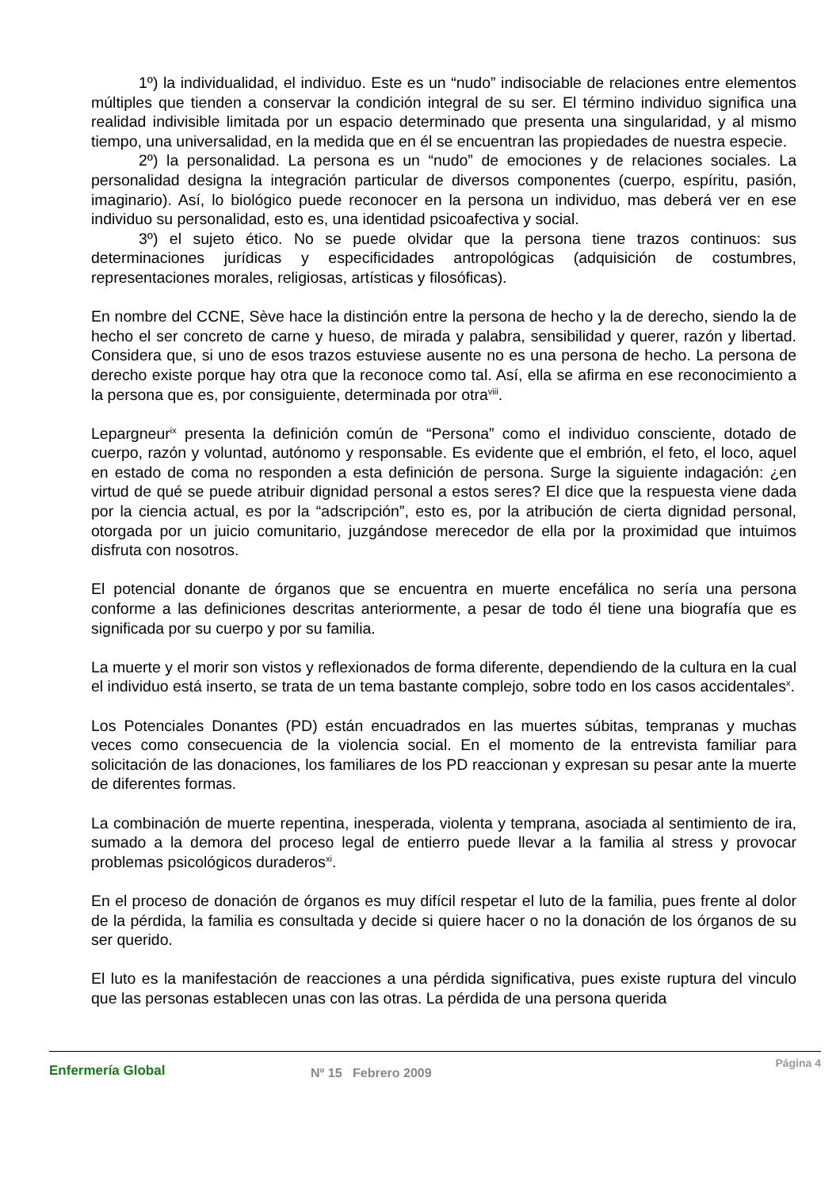1º) la individualidad, el individuo. Este es un “nudo” indisociable de relaciones entre elementos múltiples que tienden a conservar la condición integral de su ser. El término individuo significa una realidad indivisible limitada por un espacio determinado que presenta una singularidad, y al mismo tiempo, una universalidad, en la medida que en él se encuentran las propiedades de nuestra especie.
2º) la personalidad. La persona es un “nudo” de emociones y de relaciones sociales. La personalidad designa la integración particular de diversos componentes (cuerpo, espíritu, pasión, imaginario). Así, lo biológico puede reconocer en la persona un individuo, mas deberá ver en ese individuo su personalidad, esto es, una identidad psicoafectiva y social.
3º) el sujeto ético. No se puede olvidar que la persona tiene trazos continuos: sus determinaciones jurídicas y especificidades antropológicas (adquisición de costumbres, representaciones morales, religiosas, artísticas y filosóficas).
En nombre del CCNE, Sève hace la distinción entre la persona de hecho y la de derecho, siendo la de hecho el ser concreto de carne y hueso, de mirada y palabra, sensibilidad y querer, razón y libertad. Considera que, si uno de esos trazos estuviese ausente no es una persona de hecho. La persona de derecho existe porque hay otra que la reconoce como tal. Así, ella se afirma en ese reconocimiento a la persona que es, por consiguiente, determinada por otra<sup>viii</sup>.
Lepargneur<sup>ix</sup> presenta la definición común de “Persona” como el individuo consciente, dotado de cuerpo, razón y voluntad, autónomo y responsable. Es evidente que el embrión, el feto, el loco, aquel en estado de coma no responden a esta definición de persona. Surge la siguiente indagación: ¿en virtud de qué se puede atribuir dignidad personal a estos seres? El dice que la respuesta viene dada por la ciencia actual, es por la “adscripción”, esto es, por la atribución de cierta dignidad personal, otorgada por un juicio comunitario, juzgándose merecedor de ella por la proximidad que intuimos disfruta con nosotros.
El potencial donante de órganos que se encuentra en muerte encefálica no sería una persona conforme a las definiciones descritas anteriormente, a pesar de todo él tiene una biografía que es significada por su cuerpo y por su familia.
La muerte y el morir son vistos y reflexionados de forma diferente, dependiendo de la cultura en la cual el individuo está inserto, se trata de un tema bastante complejo, sobre todo en los casos accidentales<sup>x</sup>.
Los Potenciales Donantes (PD) están encuadrados en las muertes súbitas, tempranas y muchas veces como consecuencia de la violencia social. En el momento de la entrevista familiar para solicitación de las donaciones, los familiares de los PD reaccionan y expresan su pesar ante la muerte de diferentes formas.
La combinación de muerte repentina, inesperada, violenta y temprana, asociada al sentimiento de ira, sumado a la demora del proceso legal de entierro puede llevar a la familia al stress y provocar problemas psicológicos duraderos<sup>xi</sup>.
En el proceso de donación de órganos es muy difícil respetar el luto de la familia, pues frente al dolor de la pérdida, la familia es consultada y decide si quiere hacer o no la donación de los órganos de su ser querido.
El luto es la manifestación de reacciones a una pérdida significativa, pues existe ruptura del vinculo que las personas establecen unas con las otras. La pérdida de una persona querida
Enfermería Global
Nº 15 Febrero 2009
Página 4